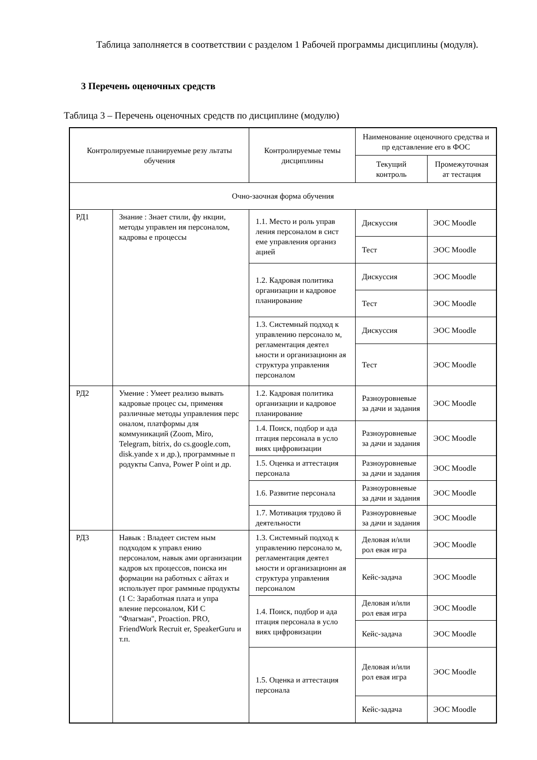Таблица заполняется в соответствии с разделом 1 Рабочей программы дисциплины (модуля).
3 Перечень оценочных средств
Таблица 3 – Перечень оценочных средств по дисциплине (модулю)
| Контролируемые планируемые резу льтаты обучения | | Контролируемые темы дисциплины | Наименование оценочного средства и пр едставление его в ФОС | |
| | | | Текущий контроль | Промежуточная ат тестация |
| Очно-заочная форма обучения | | | | |
| РД1 | Знание : Знает стили, фу нкции, методы управлен ия персоналом, кадровы е процессы | 1.1. Место и роль управ ления персоналом в сист еме управления организ ацией | Дискуссия | ЭОС Moodle |
| | | | Тест | ЭОС Moodle |
| | | 1.2. Кадровая политика организации и кадровое планирование | Дискуссия | ЭОС Moodle |
| | | | Тест | ЭОС Moodle |
| | | 1.3. Системный подход к управлению персонало м, регламентация деятел ьности и организационн ая структура управления персоналом | Дискуссия | ЭОС Moodle |
| | | | Тест | ЭОС Moodle |
| РД2 | Умение : Умеет реализо вывать кадровые процес сы, применяя различные методы управления перс оналом, платформы для коммуникаций (Zoom, Miro, Telegram, bitrix, do cs.google.com, disk.yande x и др.), программные п родукты Canva, Power P oint и др. | 1.2. Кадровая политика организации и кадровое планирование | Разноуровневые за дачи и задания | ЭОС Moodle |
| | | 1.4. Поиск, подбор и ада птация персонала в усло виях цифровизации | Разноуровневые за дачи и задания | ЭОС Moodle |
| | | 1.5. Оценка и аттестация персонала | Разноуровневые за дачи и задания | ЭОС Moodle |
| | | 1.6. Развитие персонала | Разноуровневые за дачи и задания | ЭОС Moodle |
| | | 1.7. Мотивация трудово й деятельности | Разноуровневые за дачи и задания | ЭОС Moodle |
| РД3 | Навык : Владеет систем ным подходом к управл ению персоналом, навык ами организации кадров ых процессов, поиска ин формации на работных с айтах и использует прог раммные продукты (1 С: Заработная плата и упра вление персоналом, КИ С "Флагман", Proaction. PRO, FriendWork Recruit er, SpeakerGuru и т.п. | 1.3. Системный подход к управлению персонало м, регламентация деятел ьности и организационн ая структура управления персоналом | Деловая и/или рол евая игра | ЭОС Moodle |
| | | | Кейс-задача | ЭОС Moodle |
| | | 1.4. Поиск, подбор и ада птация персонала в усло виях цифровизации | Деловая и/или рол евая игра | ЭОС Moodle |
| | | | Кейс-задача | ЭОС Moodle |
| | | 1.5. Оценка и аттестация персонала | Деловая и/или рол евая игра | ЭОС Moodle |
| | | | Кейс-задача | ЭОС Moodle |